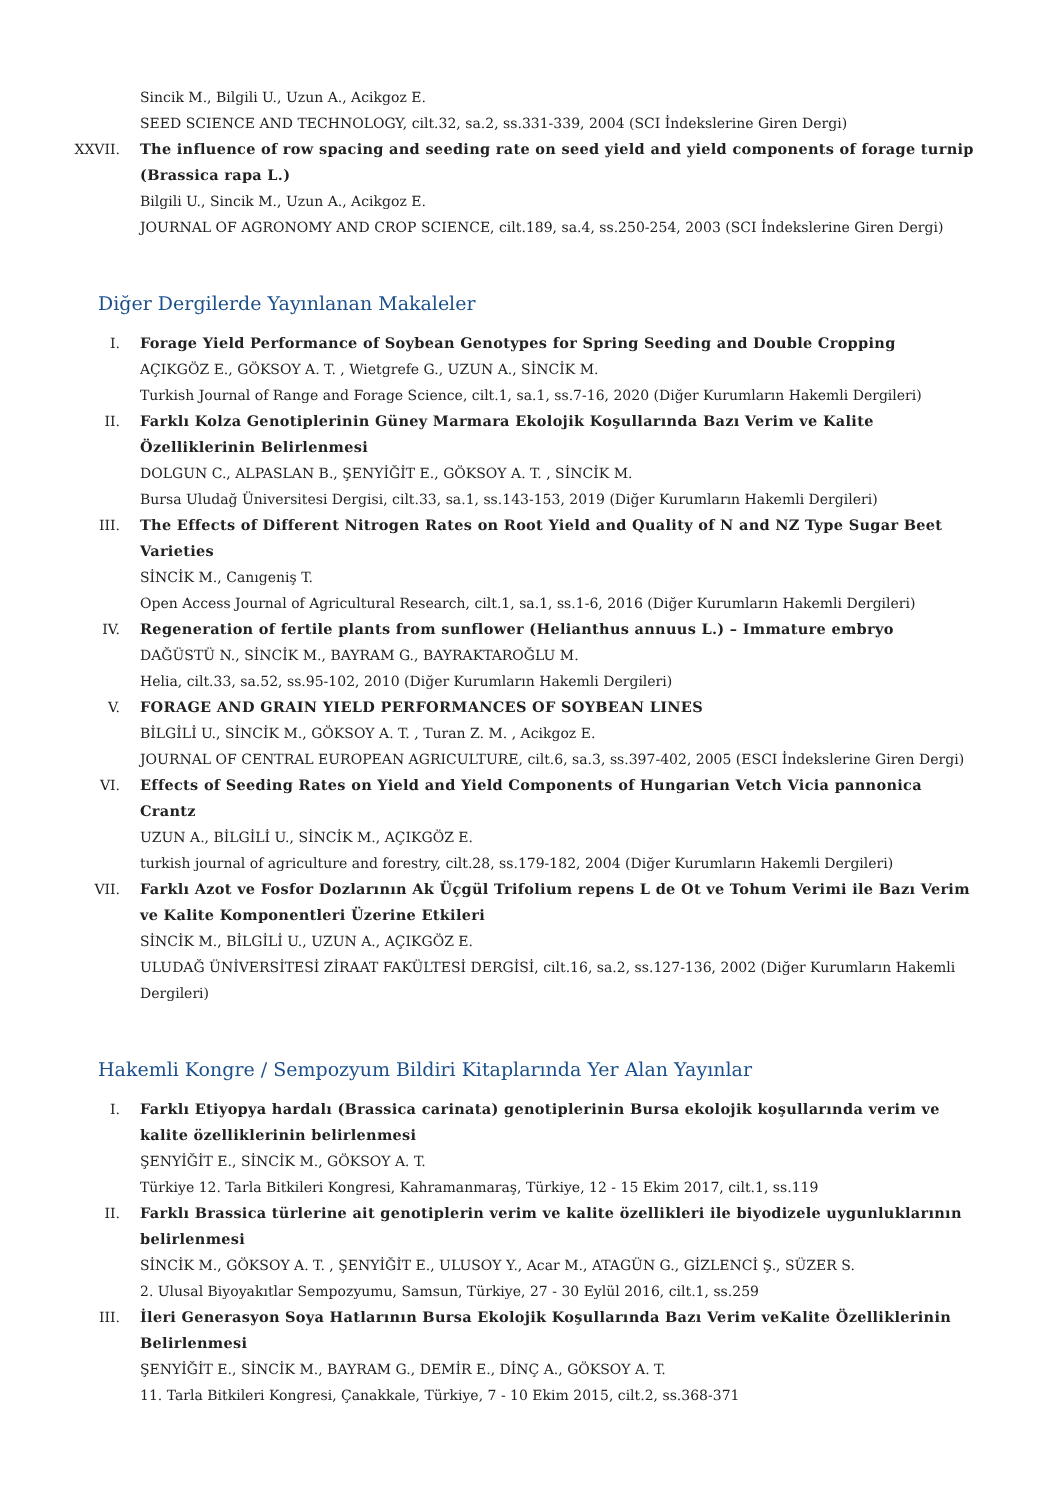Sincik M., Bilgili U., Uzun A., Acikgoz E.
SEED SCIENCE AND TECHNOLOGY, cilt.32, sa.2, ss.331-339, 2004 (SCI İndekslerine Giren Dergi)
XXVII. The influence of row spacing and seeding rate on seed yield and yield components of forage turnip (Brassica rapa L.)
Bilgili U., Sincik M., Uzun A., Acikgoz E.
JOURNAL OF AGRONOMY AND CROP SCIENCE, cilt.189, sa.4, ss.250-254, 2003 (SCI İndekslerine Giren Dergi)
Diğer Dergilerde Yayınlanan Makaleler
I. Forage Yield Performance of Soybean Genotypes for Spring Seeding and Double Cropping
AÇIKGÖZ E., GÖKSOY A. T. , Wietgrefe G., UZUN A., SİNCİK M.
Turkish Journal of Range and Forage Science, cilt.1, sa.1, ss.7-16, 2020 (Diğer Kurumların Hakemli Dergileri)
II. Farklı Kolza Genotiplerinin Güney Marmara Ekolojik Koşullarında Bazı Verim ve Kalite Özelliklerinin Belirlenmesi
DOLGUN C., ALPASLAN B., ŞENYİĞİT E., GÖKSOY A. T. , SİNCİK M.
Bursa Uludağ Üniversitesi Dergisi, cilt.33, sa.1, ss.143-153, 2019 (Diğer Kurumların Hakemli Dergileri)
III. The Effects of Different Nitrogen Rates on Root Yield and Quality of N and NZ Type Sugar Beet Varieties
SİNCİK M., Canıgeniş T.
Open Access Journal of Agricultural Research, cilt.1, sa.1, ss.1-6, 2016 (Diğer Kurumların Hakemli Dergileri)
IV. Regeneration of fertile plants from sunflower (Helianthus annuus L.) – Immature embryo
DAĞÜSTÜ N., SİNCİK M., BAYRAM G., BAYRAKTAROĞLU M.
Helia, cilt.33, sa.52, ss.95-102, 2010 (Diğer Kurumların Hakemli Dergileri)
V. FORAGE AND GRAIN YIELD PERFORMANCES OF SOYBEAN LINES
BİLGİLİ U., SİNCİK M., GÖKSOY A. T. , Turan Z. M. , Acikgoz E.
JOURNAL OF CENTRAL EUROPEAN AGRICULTURE, cilt.6, sa.3, ss.397-402, 2005 (ESCI İndekslerine Giren Dergi)
VI. Effects of Seeding Rates on Yield and Yield Components of Hungarian Vetch Vicia pannonica Crantz
UZUN A., BİLGİLİ U., SİNCİK M., AÇIKGÖZ E.
turkish journal of agriculture and forestry, cilt.28, ss.179-182, 2004 (Diğer Kurumların Hakemli Dergileri)
VII. Farklı Azot ve Fosfor Dozlarının Ak Üçgül Trifolium repens L de Ot ve Tohum Verimi ile Bazı Verim ve Kalite Komponentleri Üzerine Etkileri
SİNCİK M., BİLGİLİ U., UZUN A., AÇIKGÖZ E.
ULUDAĞ ÜNİVERSİTESİ ZİRAAT FAKÜLTESİ DERGİSİ, cilt.16, sa.2, ss.127-136, 2002 (Diğer Kurumların Hakemli Dergileri)
Hakemli Kongre / Sempozyum Bildiri Kitaplarında Yer Alan Yayınlar
I. Farklı Etiyopya hardalı (Brassica carinata) genotiplerinin Bursa ekolojik koşullarında verim ve kalite özelliklerinin belirlenmesi
ŞENYİĞİT E., SİNCİK M., GÖKSOY A. T.
Türkiye 12. Tarla Bitkileri Kongresi, Kahramanmaraş, Türkiye, 12 - 15 Ekim 2017, cilt.1, ss.119
II. Farklı Brassica türlerine ait genotiplerin verim ve kalite özellikleri ile biyodizele uygunluklarının belirlenmesi
SİNCİK M., GÖKSOY A. T. , ŞENYİĞİT E., ULUSOY Y., Acar M., ATAGÜN G., GİZLENCİ Ş., SÜZER S.
2. Ulusal Biyoyakıtlar Sempozyumu, Samsun, Türkiye, 27 - 30 Eylül 2016, cilt.1, ss.259
III. İleri Generasyon Soya Hatlarının Bursa Ekolojik Koşullarında Bazı Verim veKalite Özelliklerinin Belirlenmesi
ŞENYİĞİT E., SİNCİK M., BAYRAM G., DEMİR E., DİNÇ A., GÖKSOY A. T.
11. Tarla Bitkileri Kongresi, Çanakkale, Türkiye, 7 - 10 Ekim 2015, cilt.2, ss.368-371